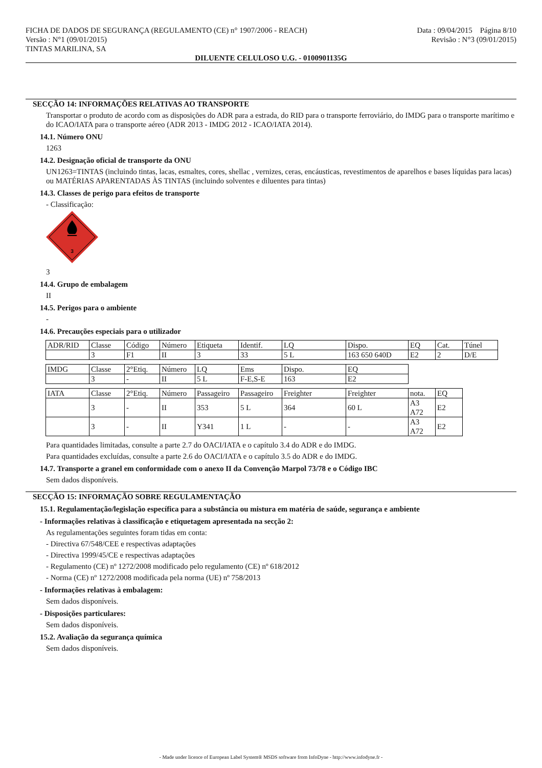FICHA DE DADOS DE SEGURANÇA (REGULAMENTO (CE) n° 1907/2006 - REACH)
Versão : N°1 (09/01/2015)
TINTAS MARILINA, SA
Data : 09/04/2015 Página 8/10
Revisão : N°3 (09/01/2015)
DILUENTE CELULOSO U.G. - 0100901135G
SECÇÃO 14: INFORMAÇÕES RELATIVAS AO TRANSPORTE
Transportar o produto de acordo com as disposições do ADR para a estrada, do RID para o transporte ferroviário, do IMDG para o transporte marítimo e do ICAO/IATA para o transporte aéreo (ADR 2013 - IMDG 2012 - ICAO/IATA 2014).
14.1. Número ONU
1263
14.2. Designação oficial de transporte da ONU
UN1263=TINTAS (incluindo tintas, lacas, esmaltes, cores, shellac , vernizes, ceras, encáusticas, revestimentos de aparelhos e bases líquidas para lacas) ou MATÉRIAS APARENTADAS ÀS TINTAS (incluindo solventes e diluentes para tintas)
14.3. Classes de perigo para efeitos de transporte
- Classificação:
3
3
14.4. Grupo de embalagem
II
14.5. Perigos para o ambiente
-
14.6. Precauções especiais para o utilizador
| ADR/RID | Classe | Código | Número | Etiqueta | Identif. | LQ | Dispo. | EQ | Cat. | Túnel |
| | 3 | F1 | II | 3 | 33 | 5 L | 163 650 640D | E2 | 2 | D/E |
| IMDG | Classe | 2°Etiq. | Número | LQ | Ems | Dispo. | EQ |
| | 3 | - | II | 5 L | F-E,S-E | 163 | E2 |
| IATA | Classe | 2°Etiq. | Número | Passageiro | Passageiro | Freighter | Freighter | nota. | EQ |
| | 3 | - | II | 353 | 5 L | 364 | 60 L | A3 A72 | E2 |
| | 3 | - | II | Y341 | 1 L | - | - | A3 A72 | E2 |
Para quantidades limitadas, consulte a parte 2.7 do OACI/IATA e o capítulo 3.4 do ADR e do IMDG.
Para quantidades excluídas, consulte a parte 2.6 do OACI/IATA e o capítulo 3.5 do ADR e do IMDG.
14.7. Transporte a granel em conformidade com o anexo II da Convenção Marpol 73/78 e o Código IBC
Sem dados disponíveis.
SECÇÃO 15: INFORMAÇÃO SOBRE REGULAMENTAÇÃO
15.1. Regulamentação/legislação específica para a substância ou mistura em matéria de saúde, segurança e ambiente
- Informações relativas à classificação e etiquetagem apresentada na secção 2:
As regulamentações seguintes foram tidas em conta:
- Directiva 67/548/CEE e respectivas adaptações
- Directiva 1999/45/CE e respectivas adaptações
- Regulamento (CE) nº 1272/2008 modificado pelo regulamento (CE) nº 618/2012
- Norma (CE) nº 1272/2008 modificada pela norma (UE) nº 758/2013
- Informações relativas à embalagem:
Sem dados disponíveis.
- Disposições particulares:
Sem dados disponíveis.
15.2. Avaliação da segurança química
Sem dados disponíveis.
- Made under licence of European Label System® MSDS software from InfoDyne - http://www.infodyne.fr -